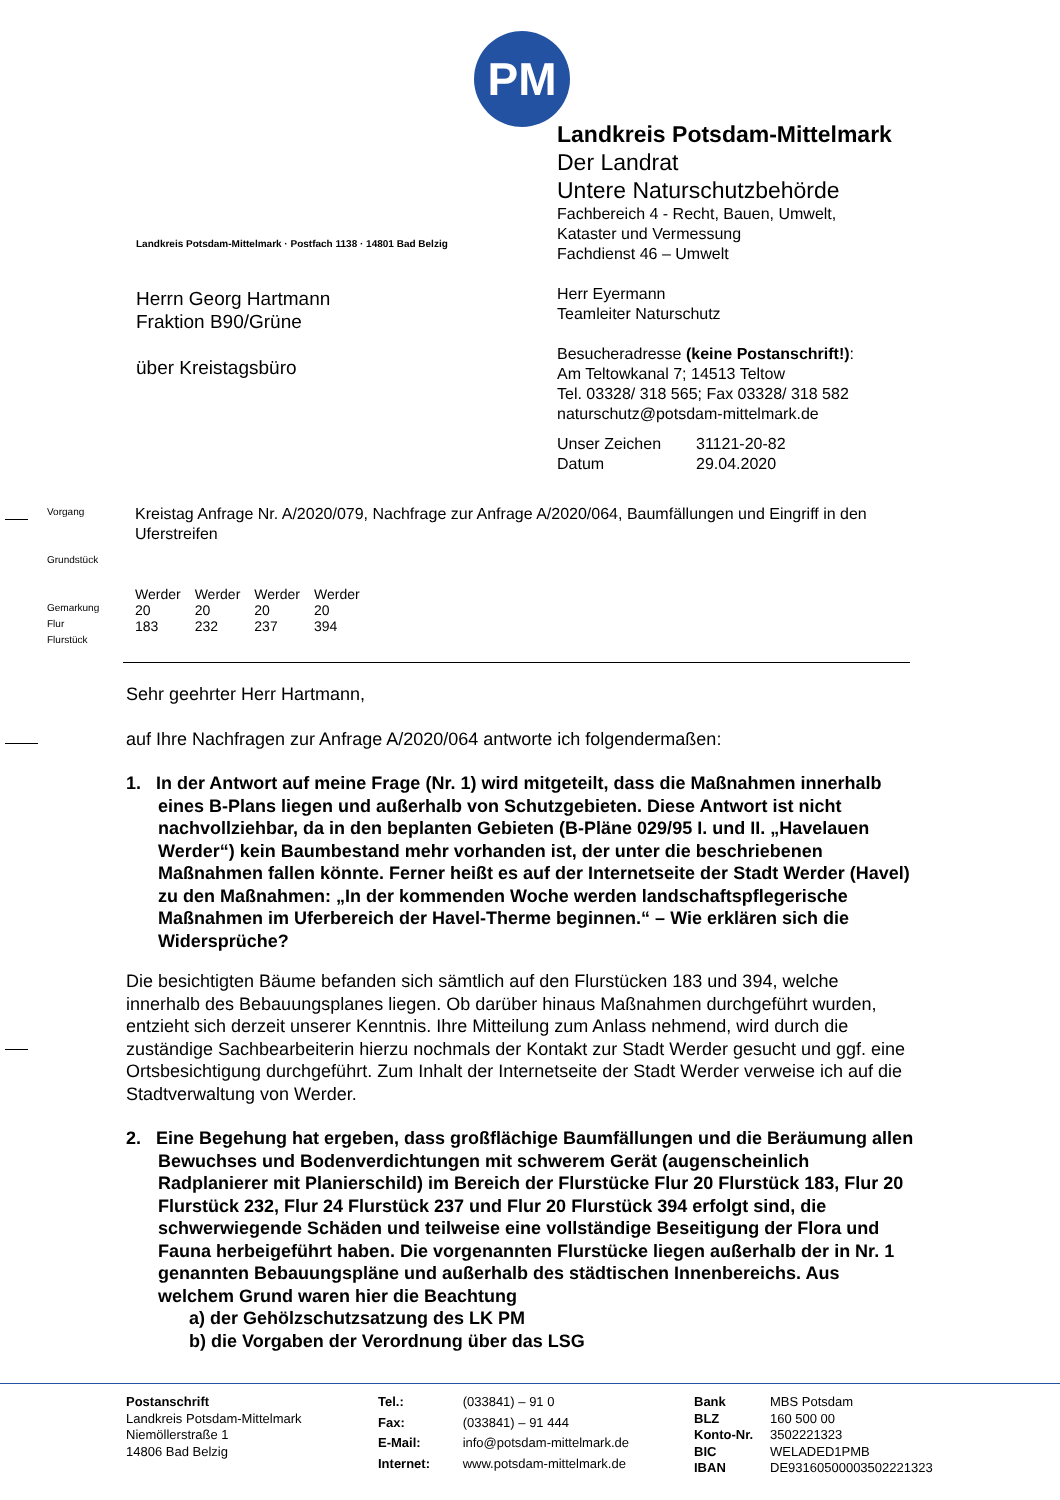PM
Landkreis Potsdam-Mittelmark · Postfach 1138 · 14801 Bad Belzig
Herrn Georg Hartmann
Fraktion B90/Grüne
über Kreistagsbüro
Landkreis Potsdam-Mittelmark
Der Landrat
Untere Naturschutzbehörde
Fachbereich 4 - Recht, Bauen, Umwelt,
Kataster und Vermessung
Fachdienst 46 – Umwelt
Herr Eyermann
Teamleiter Naturschutz
Besucheradresse (keine Postanschrift!):
Am Teltowkanal 7; 14513 Teltow
Tel. 03328/ 318 565; Fax 03328/ 318 582
naturschutz@potsdam-mittelmark.de
| Unser Zeichen | 31121-20-82 |
| Datum | 29.04.2020 |
Vorgang
Grundstück
Gemarkung
Flur
Flurstück
Kreistag Anfrage Nr. A/2020/079, Nachfrage zur Anfrage A/2020/064, Baumfällungen und Eingriff in den Uferstreifen
| Werder | Werder | Werder | Werder |
| 20 | 20 | 20 | 20 |
| 183 | 232 | 237 | 394 |
Sehr geehrter Herr Hartmann,
auf Ihre Nachfragen zur Anfrage A/2020/064 antworte ich folgendermaßen:
1. In der Antwort auf meine Frage (Nr. 1) wird mitgeteilt, dass die Maßnahmen innerhalb eines B-Plans liegen und außerhalb von Schutzgebieten. Diese Antwort ist nicht nachvollziehbar, da in den beplanten Gebieten (B-Pläne 029/95 I. und II. „Havelauen Werder“) kein Baumbestand mehr vorhanden ist, der unter die beschriebenen Maßnahmen fallen könnte. Ferner heißt es auf der Internetseite der Stadt Werder (Havel) zu den Maßnahmen: „In der kommenden Woche werden landschaftspflegerische Maßnahmen im Uferbereich der Havel-Therme beginnen.“ – Wie erklären sich die Widersprüche?
Die besichtigten Bäume befanden sich sämtlich auf den Flurstücken 183 und 394, welche innerhalb des Bebauungsplanes liegen. Ob darüber hinaus Maßnahmen durchgeführt wurden, entzieht sich derzeit unserer Kenntnis. Ihre Mitteilung zum Anlass nehmend, wird durch die zuständige Sachbearbeiterin hierzu nochmals der Kontakt zur Stadt Werder gesucht und ggf. eine Ortsbesichtigung durchgeführt. Zum Inhalt der Internetseite der Stadt Werder verweise ich auf die Stadtverwaltung von Werder.
2. Eine Begehung hat ergeben, dass großflächige Baumfällungen und die Beräumung allen Bewuchses und Bodenverdichtungen mit schwerem Gerät (augenscheinlich Radplanierer mit Planierschild) im Bereich der Flurstücke Flur 20 Flurstück 183, Flur 20 Flurstück 232, Flur 24 Flurstück 237 und Flur 20 Flurstück 394 erfolgt sind, die schwerwiegende Schäden und teilweise eine vollständige Beseitigung der Flora und Fauna herbeigeführt haben. Die vorgenannten Flurstücke liegen außerhalb der in Nr. 1 genannten Bebauungspläne und außerhalb des städtischen Innenbereichs. Aus welchem Grund waren hier die Beachtung
a) der Gehölzschutzsatzung des LK PM
b) die Vorgaben der Verordnung über das LSG
Postanschrift
Landkreis Potsdam-Mittelmark
Niemöllerstraße 1
14806 Bad Belzig
| Tel.: | (033841) – 91 0 |
| Fax: | (033841) – 91 444 |
| E-Mail: | info@potsdam-mittelmark.de |
| Internet: | www.potsdam-mittelmark.de |
| Bank | MBS Potsdam |
| BLZ | 160 500 00 |
| Konto-Nr. | 3502221323 |
| BIC | WELADED1PMB |
| IBAN | DE93160500003502221323 |